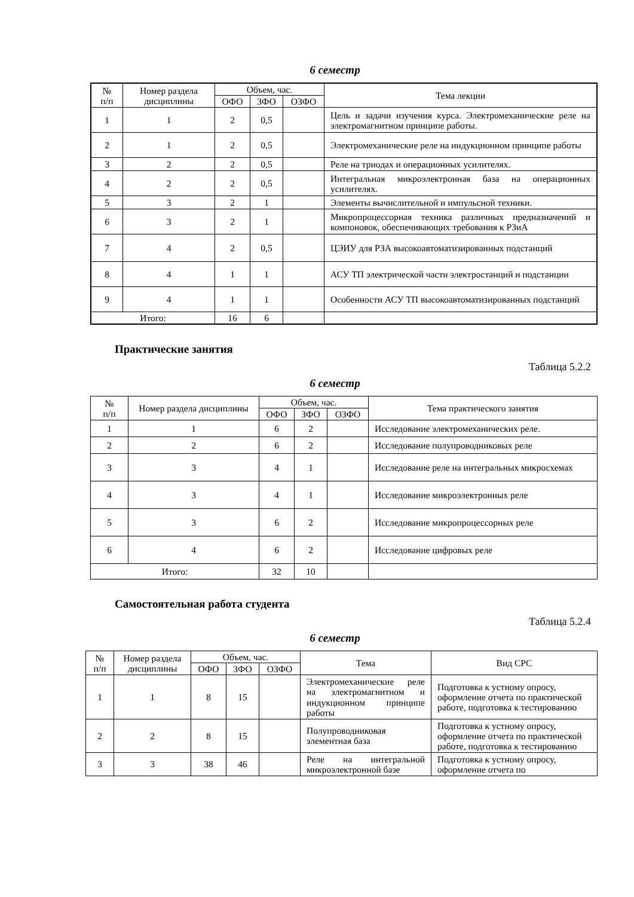6 семестр
| № п/п | Номер раздела дисциплины | Объем, час. | | | Тема лекции |
| --- | --- | --- | --- | --- | --- |
| | | ОФО | ЗФО | ОЗФО | |
| 1 | 1 | 2 | 0,5 | | Цель и задачи изучения курса. Электромеханические реле на электромагнитном принципе работы. |
| 2 | 1 | 2 | 0,5 | | Электромеханические реле на индукционном принципе работы |
| 3 | 2 | 2 | 0,5 | | Реле на триодах и операционных усилителях. |
| 4 | 2 | 2 | 0,5 | | Интегральная микроэлектронная база на операционных усилителях. |
| 5 | 3 | 2 | 1 | | Элементы вычислительной и импульсной техники. |
| 6 | 3 | 2 | 1 | | Микропроцессорная техника различных предназначений и компоновок, обеспечивающих требования к РЗиА |
| 7 | 4 | 2 | 0,5 | | ЦЭИУ для РЗА высокоавтоматизированных подстанций |
| 8 | 4 | 1 | 1 | | АСУ ТП электрической части электростанций и подстанции |
| 9 | 4 | 1 | 1 | | Особенности АСУ ТП высокоавтоматизированных подстанций |
| Итого: | | 16 | 6 | | |
Практические занятия
Таблица 5.2.2
6 семестр
| № п/п | Номер раздела дисциплины | Объем, час. | | | Тема практического занятия |
| --- | --- | --- | --- | --- | --- |
| | | ОФО | ЗФО | ОЗФО | |
| 1 | 1 | 6 | 2 | | Исследование электромеханических реле. |
| 2 | 2 | 6 | 2 | | Исследование полупроводниковых реле |
| 3 | 3 | 4 | 1 | | Исследование реле на интегральных микросхемах |
| 4 | 3 | 4 | 1 | | Исследование микроэлектронных реле |
| 5 | 3 | 6 | 2 | | Исследование микропроцессорных реле |
| 6 | 4 | 6 | 2 | | Исследование цифровых реле |
| Итого: | | 32 | 10 | | |
Самостоятельная работа студента
Таблица 5.2.4
6 семестр
| № п/п | Номер раздела дисциплины | Объем, час. | | | Тема | Вид СРС |
| --- | --- | --- | --- | --- | --- | --- |
| | | ОФО | ЗФО | ОЗФО | | |
| 1 | 1 | 8 | 15 | | Электромеханические реле на электромагнитном и индукционном принципе работы | Подготовка к устному опросу, оформление отчета по практической работе, подготовка к тестированию |
| 2 | 2 | 8 | 15 | | Полупроводниковая элементная база | Подготовка к устному опросу, оформление отчета по практической работе, подготовка к тестированию |
| 3 | 3 | 38 | 46 | | Реле на интегральной микроэлектронной базе | Подготовка к устному опросу, оформление отчета по |